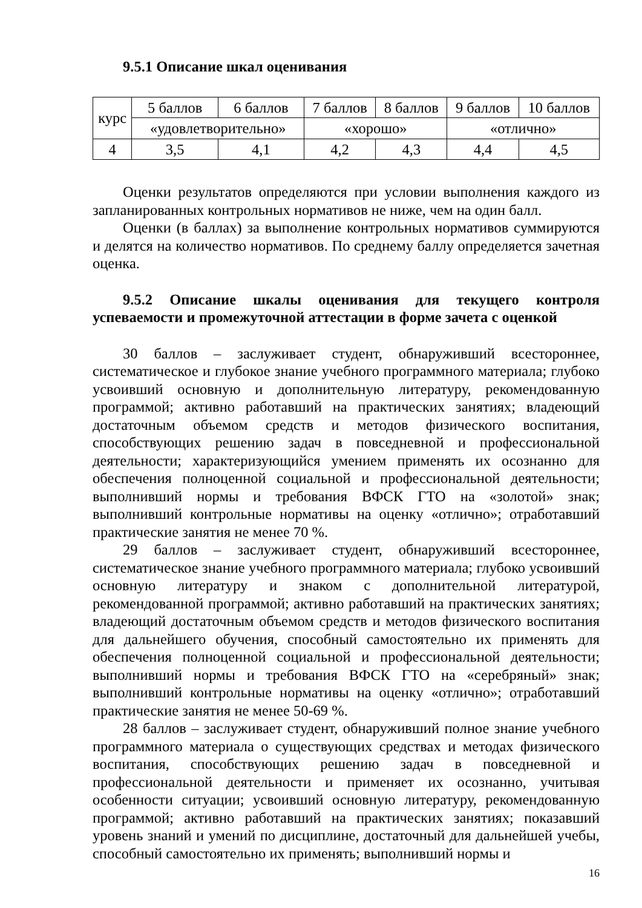9.5.1 Описание шкал оценивания
| курс | 5 баллов | 6 баллов | 7 баллов | 8 баллов | 9 баллов | 10 баллов |
| | «удовлетворительно» | | «хорошо» | | «отлично» | |
| 4 | 3,5 | 4,1 | 4,2 | 4,3 | 4,4 | 4,5 |
Оценки результатов определяются при условии выполнения каждого из запланированных контрольных нормативов не ниже, чем на один балл.
Оценки (в баллах) за выполнение контрольных нормативов суммируются и делятся на количество нормативов. По среднему баллу определяется зачетная оценка.
9.5.2 Описание шкалы оценивания для текущего контроля успеваемости и промежуточной аттестации в форме зачета с оценкой
30 баллов – заслуживает студент, обнаруживший всестороннее, систематическое и глубокое знание учебного программного материала; глубоко усвоивший основную и дополнительную литературу, рекомендованную программой; активно работавший на практических занятиях; владеющий достаточным объемом средств и методов физического воспитания, способствующих решению задач в повседневной и профессиональной деятельности; характеризующийся умением применять их осознанно для обеспечения полноценной социальной и профессиональной деятельности; выполнивший нормы и требования ВФСК ГТО на «золотой» знак; выполнивший контрольные нормативы на оценку «отлично»; отработавший практические занятия не менее 70 %.
29 баллов – заслуживает студент, обнаруживший всестороннее, систематическое знание учебного программного материала; глубоко усвоивший основную литературу и знаком с дополнительной литературой, рекомендованной программой; активно работавший на практических занятиях; владеющий достаточным объемом средств и методов физического воспитания для дальнейшего обучения, способный самостоятельно их применять для обеспечения полноценной социальной и профессиональной деятельности; выполнивший нормы и требования ВФСК ГТО на «серебряный» знак; выполнивший контрольные нормативы на оценку «отлично»; отработавший практические занятия не менее 50-69 %.
28 баллов – заслуживает студент, обнаруживший полное знание учебного программного материала о существующих средствах и методах физического воспитания, способствующих решению задач в повседневной и профессиональной деятельности и применяет их осознанно, учитывая особенности ситуации; усвоивший основную литературу, рекомендованную программой; активно работавший на практических занятиях; показавший уровень знаний и умений по дисциплине, достаточный для дальнейшей учебы, способный самостоятельно их применять; выполнивший нормы и
16